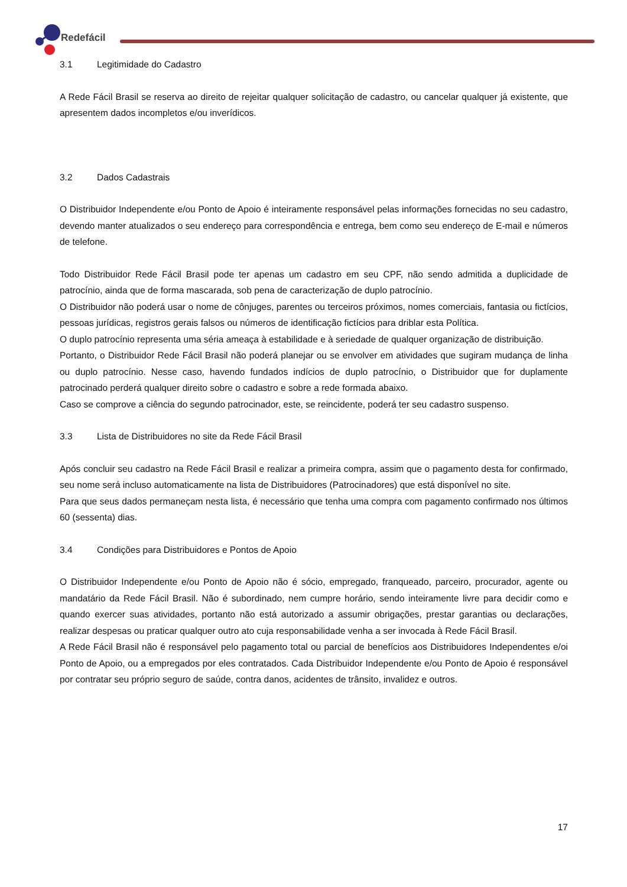Redefácil
3.1 Legitimidade do Cadastro
A Rede Fácil Brasil se reserva ao direito de rejeitar qualquer solicitação de cadastro, ou cancelar qualquer já existente, que apresentem dados incompletos e/ou inverídicos.
3.2 Dados Cadastrais
O Distribuidor Independente e/ou Ponto de Apoio é inteiramente responsável pelas informações fornecidas no seu cadastro, devendo manter atualizados o seu endereço para correspondência e entrega, bem como seu endereço de E-mail e números de telefone.
Todo Distribuidor Rede Fácil Brasil pode ter apenas um cadastro em seu CPF, não sendo admitida a duplicidade de patrocínio, ainda que de forma mascarada, sob pena de caracterização de duplo patrocínio.
O Distribuidor não poderá usar o nome de cônjuges, parentes ou terceiros próximos, nomes comerciais, fantasia ou fictícios, pessoas jurídicas, registros gerais falsos ou números de identificação fictícios para driblar esta Política.
O duplo patrocínio representa uma séria ameaça à estabilidade e à seriedade de qualquer organização de distribuição.
Portanto, o Distribuidor Rede Fácil Brasil não poderá planejar ou se envolver em atividades que sugiram mudança de linha ou duplo patrocínio. Nesse caso, havendo fundados indícios de duplo patrocínio, o Distribuidor que for duplamente patrocinado perderá qualquer direito sobre o cadastro e sobre a rede formada abaixo.
Caso se comprove a ciência do segundo patrocinador, este, se reincidente, poderá ter seu cadastro suspenso.
3.3 Lista de Distribuidores no site da Rede Fácil Brasil
Após concluir seu cadastro na Rede Fácil Brasil e realizar a primeira compra, assim que o pagamento desta for confirmado, seu nome será incluso automaticamente na lista de Distribuidores (Patrocinadores) que está disponível no site.
Para que seus dados permaneçam nesta lista, é necessário que tenha uma compra com pagamento confirmado nos últimos 60 (sessenta) dias.
3.4 Condições para Distribuidores e Pontos de Apoio
O Distribuidor Independente e/ou Ponto de Apoio não é sócio, empregado, franqueado, parceiro, procurador, agente ou mandatário da Rede Fácil Brasil. Não é subordinado, nem cumpre horário, sendo inteiramente livre para decidir como e quando exercer suas atividades, portanto não está autorizado a assumir obrigações, prestar garantias ou declarações, realizar despesas ou praticar qualquer outro ato cuja responsabilidade venha a ser invocada à Rede Fácil Brasil.
A Rede Fácil Brasil não é responsável pelo pagamento total ou parcial de benefícios aos Distribuidores Independentes e/oi Ponto de Apoio, ou a empregados por eles contratados. Cada Distribuidor Independente e/ou Ponto de Apoio é responsável por contratar seu próprio seguro de saúde, contra danos, acidentes de trânsito, invalidez e outros.
17